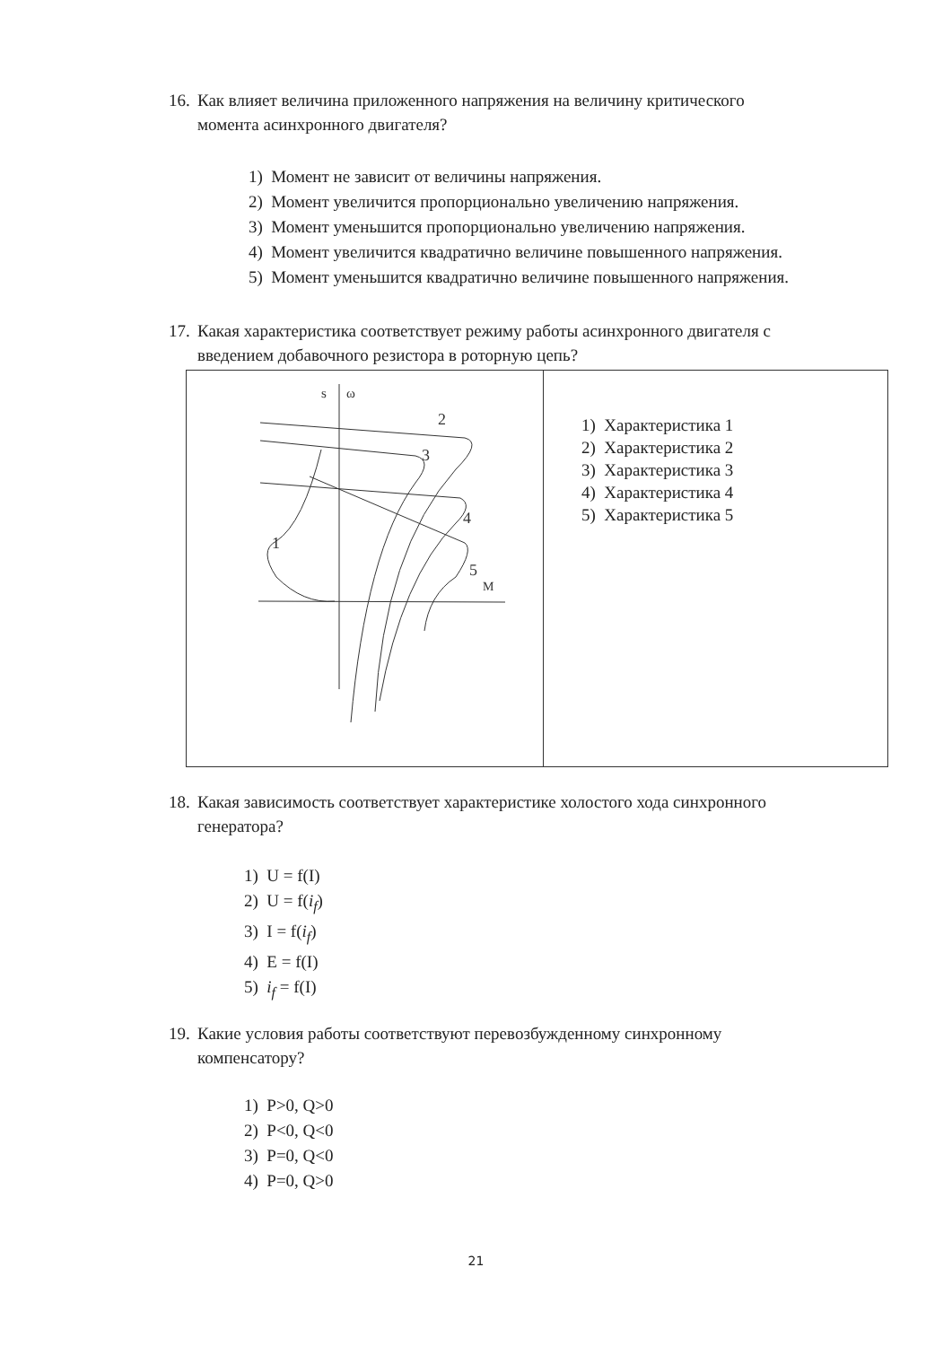16. Как влияет величина приложенного напряжения на величину критического
момента асинхронного двигателя?
1) Момент не зависит от величины напряжения.
2) Момент увеличится пропорционально увеличению напряжения.
3) Момент уменьшится пропорционально увеличению напряжения.
4) Момент увеличится квадратично величине повышенного напряжения.
5) Момент уменьшится квадратично величине повышенного напряжения.
17. Какая характеристика соответствует режиму работы асинхронного двигателя с
введением добавочного резистора в роторную цепь?
| s ω M 2 3 4 5 1 | 1) Характеристика 1 2) Характеристика 2 3) Характеристика 3 4) Характеристика 4 5) Характеристика 5 |
18. Какая зависимость соответствует характеристике холостого хода синхронного
генератора?
1) U = f(I)
2) U = f(i<sub>f</sub>)
3) I = f(i<sub>f</sub>)
4) E = f(I)
5) i<sub>f</sub> = f(I)
19. Какие условия работы соответствуют перевозбужденному синхронному
компенсатору?
1) P>0, Q>0
2) P<0, Q<0
3) P=0, Q<0
4) P=0, Q>0
21